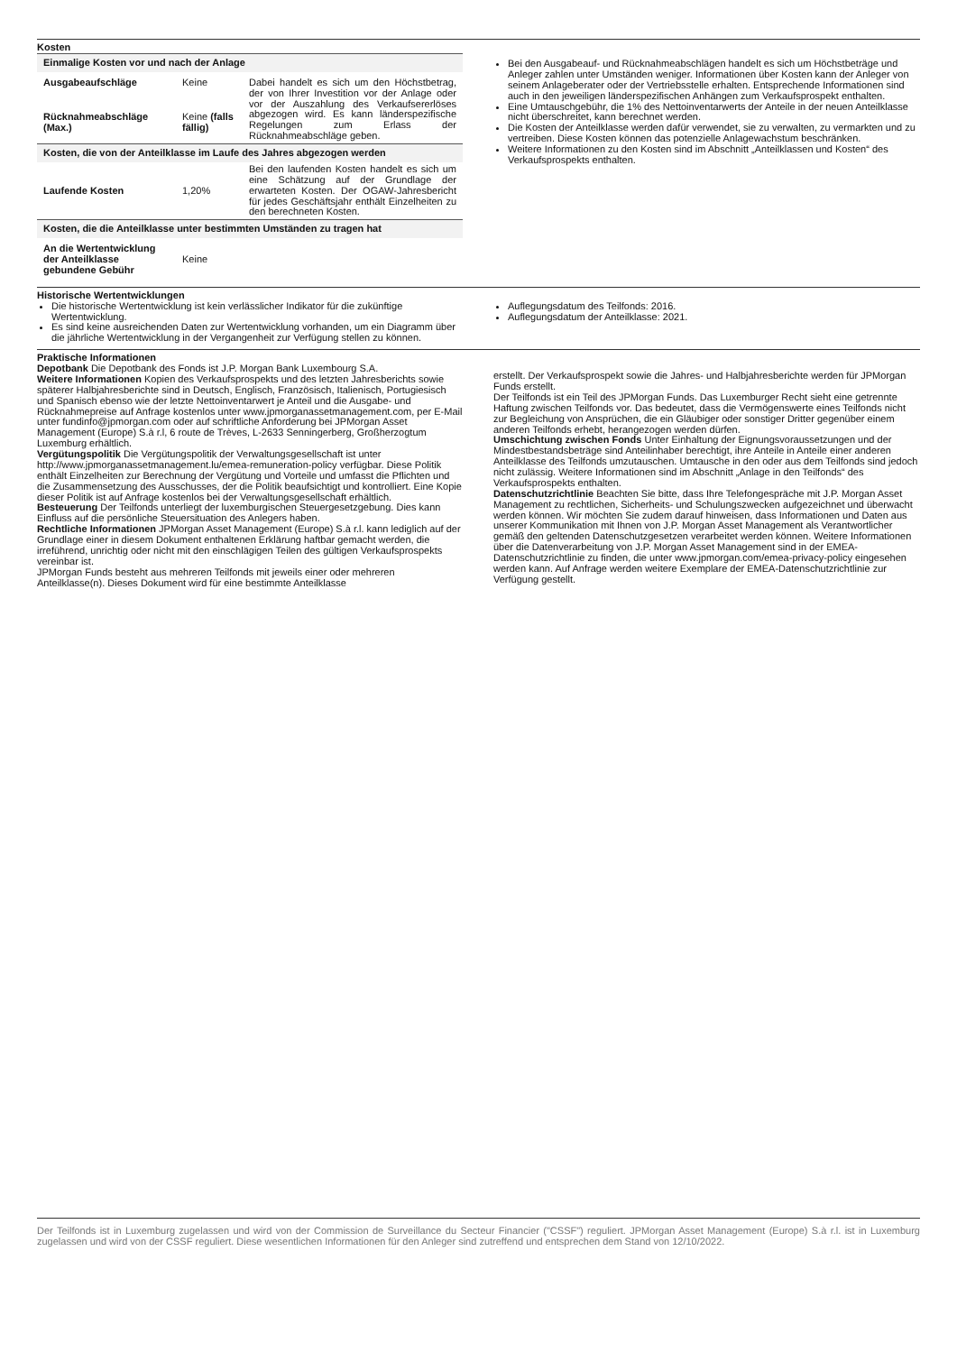Kosten
| Einmalige Kosten vor und nach der Anlage | | |
| Ausgabeaufschläge | Keine | Dabei handelt es sich um den Höchstbetrag, der von Ihrer Investition vor der Anlage oder vor der Auszahlung des Verkaufsererlöses abgezogen wird. Es kann länderspezifische Regelungen zum Erlass der Rücknahmeabschläge geben. |
| Rücknahmeabschläge (Max.) | Keine (falls fällig) | |
| Kosten, die von der Anteilklasse im Laufe des Jahres abgezogen werden | | |
| Laufende Kosten | 1,20% | Bei den laufenden Kosten handelt es sich um eine Schätzung auf der Grundlage der erwarteten Kosten. Der OGAW-Jahresbericht für jedes Geschäftsjahr enthält Einzelheiten zu den berechneten Kosten. |
| Kosten, die die Anteilklasse unter bestimmten Umständen zu tragen hat | | |
| An die Wertentwicklung der Anteilklasse gebundene Gebühr | Keine | |
Bei den Ausgabeauf- und Rücknahmeabschlägen handelt es sich um Höchstbeträge und Anleger zahlen unter Umständen weniger. Informationen über Kosten kann der Anleger von seinem Anlageberater oder der Vertriebsstelle erhalten. Entsprechende Informationen sind auch in den jeweiligen länderspezifischen Anhängen zum Verkaufsprospekt enthalten.
Eine Umtauschgebühr, die 1% des Nettoinventarwerts der Anteile in der neuen Anteilklasse nicht überschreitet, kann berechnet werden.
Die Kosten der Anteilklasse werden dafür verwendet, sie zu verwalten, zu vermarkten und zu vertreiben. Diese Kosten können das potenzielle Anlagewachstum beschränken.
Weitere Informationen zu den Kosten sind im Abschnitt „Anteilklassen und Kosten“ des Verkaufsprospekts enthalten.
Historische Wertentwicklungen
Die historische Wertentwicklung ist kein verlässlicher Indikator für die zukünftige Wertentwicklung.
Es sind keine ausreichenden Daten zur Wertentwicklung vorhanden, um ein Diagramm über die jährliche Wertentwicklung in der Vergangenheit zur Verfügung stellen zu können.
Auflegungsdatum des Teilfonds: 2016.
Auflegungsdatum der Anteilklasse: 2021.
Praktische Informationen
Depotbank Die Depotbank des Fonds ist J.P. Morgan Bank Luxembourg S.A.
Weitere Informationen Kopien des Verkaufsprospekts und des letzten Jahresberichts sowie späterer Halbjahresberichte sind in Deutsch, Englisch, Französisch, Italienisch, Portugiesisch und Spanisch ebenso wie der letzte Nettoinventarwert je Anteil und die Ausgabe- und Rücknahmepreise auf Anfrage kostenlos unter www.jpmorganassetmanagement.com, per E-Mail unter fundinfo@jpmorgan.com oder auf schriftliche Anforderung bei JPMorgan Asset Management (Europe) S.à r.l, 6 route de Trèves, L-2633 Senningerberg, Großherzogtum Luxemburg erhältlich.
Vergütungspolitik Die Vergütungspolitik der Verwaltungsgesellschaft ist unter http://www.jpmorganassetmanagement.lu/emea-remuneration-policy verfügbar. Diese Politik enthält Einzelheiten zur Berechnung der Vergütung und Vorteile und umfasst die Pflichten und die Zusammensetzung des Ausschusses, der die Politik beaufsichtigt und kontrolliert. Eine Kopie dieser Politik ist auf Anfrage kostenlos bei der Verwaltungsgesellschaft erhältlich.
Besteuerung Der Teilfonds unterliegt der luxemburgischen Steuergesetzgebung. Dies kann Einfluss auf die persönliche Steuersituation des Anlegers haben.
Rechtliche Informationen JPMorgan Asset Management (Europe) S.à r.l. kann lediglich auf der Grundlage einer in diesem Dokument enthaltenen Erklärung haftbar gemacht werden, die irreführend, unrichtig oder nicht mit den einschlägigen Teilen des gültigen Verkaufsprospekts vereinbar ist.
JPMorgan Funds besteht aus mehreren Teilfonds mit jeweils einer oder mehreren Anteilklasse(n). Dieses Dokument wird für eine bestimmte Anteilklasse
erstellt. Der Verkaufsprospekt sowie die Jahres- und Halbjahresberichte werden für JPMorgan Funds erstellt.
Der Teilfonds ist ein Teil des JPMorgan Funds. Das Luxemburger Recht sieht eine getrennte Haftung zwischen Teilfonds vor. Das bedeutet, dass die Vermögenswerte eines Teilfonds nicht zur Begleichung von Ansprüchen, die ein Gläubiger oder sonstiger Dritter gegenüber einem anderen Teilfonds erhebt, herangezogen werden dürfen.
Umschichtung zwischen Fonds Unter Einhaltung der Eignungsvoraussetzungen und der Mindestbestandsbeträge sind Anteilinhaber berechtigt, ihre Anteile in Anteile einer anderen Anteilklasse des Teilfonds umzutauschen. Umtausche in den oder aus dem Teilfonds sind jedoch nicht zulässig. Weitere Informationen sind im Abschnitt „Anlage in den Teilfonds“ des Verkaufsprospekts enthalten.
Datenschutzrichtlinie Beachten Sie bitte, dass Ihre Telefongespräche mit J.P. Morgan Asset Management zu rechtlichen, Sicherheits- und Schulungszwecken aufgezeichnet und überwacht werden können. Wir möchten Sie zudem darauf hinweisen, dass Informationen und Daten aus unserer Kommunikation mit Ihnen von J.P. Morgan Asset Management als Verantwortlicher gemäß den geltenden Datenschutzgesetzen verarbeitet werden können. Weitere Informationen über die Datenverarbeitung von J.P. Morgan Asset Management sind in der EMEA-Datenschutzrichtlinie zu finden, die unter www.jpmorgan.com/emea-privacy-policy eingesehen werden kann. Auf Anfrage werden weitere Exemplare der EMEA-Datenschutzrichtlinie zur Verfügung gestellt.
Der Teilfonds ist in Luxemburg zugelassen und wird von der Commission de Surveillance du Secteur Financier ("CSSF") reguliert. JPMorgan Asset Management (Europe) S.à r.l. ist in Luxemburg zugelassen und wird von der CSSF reguliert. Diese wesentlichen Informationen für den Anleger sind zutreffend und entsprechen dem Stand von 12/10/2022.